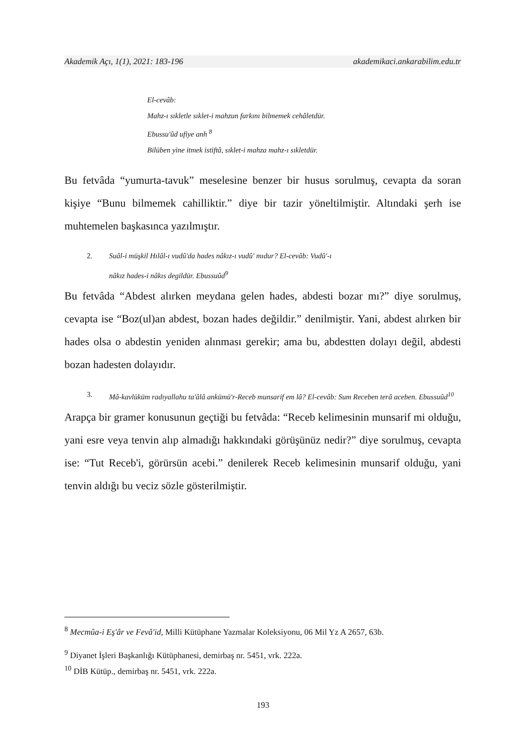Akademik Açı, 1(1), 2021: 183-196 akademikaci.ankarabilim.edu.tr
El-cevâb:
Mahz-ı sıkletle sıklet-i mahzun farkını bilmemek cehâletdür.
Ebussu'ûd ufiye anh <sup>8</sup>
Bilüben yine itmek istiftâ, sıklet-i mahza mahz-ı sıkletdür.
Bu fetvâda “yumurta-tavuk” meselesine benzer bir husus sorulmuş, cevapta da soran kişiye “Bunu bilmemek cahilliktir.” diye bir tazir yöneltilmiştir. Altındaki şerh ise muhtemelen başkasınca yazılmıştır.
2. Suâl-i müşkil Hılâl-ı vudû'da hades nâkız-ı vudû' mıdur? El-cevâb: Vudû'-ı
nâkız hades-i nâkıs degildür. Ebussuûd<sup>9</sup>
Bu fetvâda “Abdest alırken meydana gelen hades, abdesti bozar mı?” diye sorulmuş, cevapta ise “Boz(ul)an abdest, bozan hades değildir.” denilmiştir. Yani, abdest alırken bir hades olsa o abdestin yeniden alınması gerekir; ama bu, abdestten dolayı değil, abdesti bozan hadesten dolayıdır.
3. Mâ-kavlüküm radıyallahu ta'âlâ ankümü'r-Receb munsarif em lâ? El-cevâb: Sum Receben terâ aceben. Ebussuûd<sup>10</sup>
Arapça bir gramer konusunun geçtiği bu fetvâda: “Receb kelimesinin munsarif mi olduğu, yani esre veya tenvin alıp almadığı hakkındaki görüşünüz nedir?” diye sorulmuş, cevapta ise: “Tut Receb'i, görürsün acebi.” denilerek Receb kelimesinin munsarif olduğu, yani tenvin aldığı bu veciz sözle gösterilmiştir.
<sup>8</sup> Mecmûa-i Eş'âr ve Fevâ'id, Milli Kütüphane Yazmalar Koleksiyonu, 06 Mil Yz A 2657, 63b.
<sup>9</sup> Diyanet İşleri Başkanlığı Kütüphanesi, demirbaş nr. 5451, vrk. 222a.
<sup>10</sup> DİB Kütüp., demirbaş nr. 5451, vrk. 222a.
193